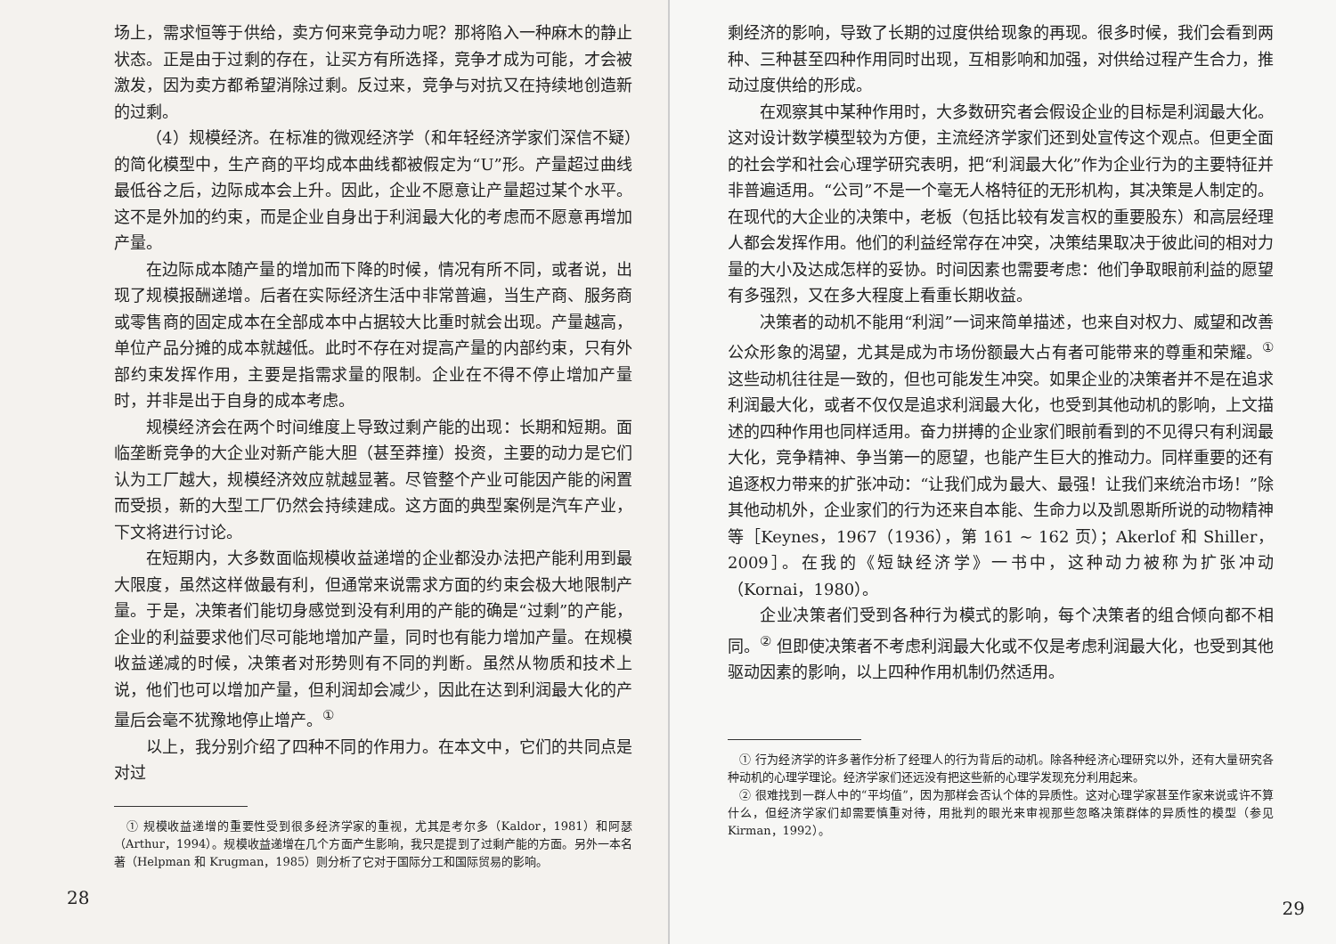场上，需求恒等于供给，卖方何来竞争动力呢？那将陷入一种麻木的静止状态。正是由于过剩的存在，让买方有所选择，竞争才成为可能，才会被激发，因为卖方都希望消除过剩。反过来，竞争与对抗又在持续地创造新的过剩。
（4）规模经济。在标准的微观经济学（和年轻经济学家们深信不疑）的简化模型中，生产商的平均成本曲线都被假定为“U”形。产量超过曲线最低谷之后，边际成本会上升。因此，企业不愿意让产量超过某个水平。这不是外加的约束，而是企业自身出于利润最大化的考虑而不愿意再增加产量。
在边际成本随产量的增加而下降的时候，情况有所不同，或者说，出现了规模报酬递增。后者在实际经济生活中非常普遍，当生产商、服务商或零售商的固定成本在全部成本中占据较大比重时就会出现。产量越高，单位产品分摊的成本就越低。此时不存在对提高产量的内部约束，只有外部约束发挥作用，主要是指需求量的限制。企业在不得不停止增加产量时，并非是出于自身的成本考虑。
规模经济会在两个时间维度上导致过剩产能的出现：长期和短期。面临垄断竞争的大企业对新产能大胆（甚至莽撞）投资，主要的动力是它们认为工厂越大，规模经济效应就越显著。尽管整个产业可能因产能的闲置而受损，新的大型工厂仍然会持续建成。这方面的典型案例是汽车产业，下文将进行讨论。
在短期内，大多数面临规模收益递增的企业都没办法把产能利用到最大限度，虽然这样做最有利，但通常来说需求方面的约束会极大地限制产量。于是，决策者们能切身感觉到没有利用的产能的确是“过剩”的产能，企业的利益要求他们尽可能地增加产量，同时也有能力增加产量。在规模收益递减的时候，决策者对形势则有不同的判断。虽然从物质和技术上说，他们也可以增加产量，但利润却会减少，因此在达到利润最大化的产量后会毫不犹豫地停止增产。<sup>①</sup>
以上，我分别介绍了四种不同的作用力。在本文中，它们的共同点是对过
　① 规模收益递增的重要性受到很多经济学家的重视，尤其是考尔多（Kaldor，1981）和阿瑟（Arthur，1994）。规模收益递增在几个方面产生影响，我只是提到了过剩产能的方面。另外一本名著（Helpman 和 Krugman，1985）则分析了它对于国际分工和国际贸易的影响。
28
剩经济的影响，导致了长期的过度供给现象的再现。很多时候，我们会看到两种、三种甚至四种作用同时出现，互相影响和加强，对供给过程产生合力，推动过度供给的形成。
在观察其中某种作用时，大多数研究者会假设企业的目标是利润最大化。这对设计数学模型较为方便，主流经济学家们还到处宣传这个观点。但更全面的社会学和社会心理学研究表明，把“利润最大化”作为企业行为的主要特征并非普遍适用。“公司”不是一个毫无人格特征的无形机构，其决策是人制定的。在现代的大企业的决策中，老板（包括比较有发言权的重要股东）和高层经理人都会发挥作用。他们的利益经常存在冲突，决策结果取决于彼此间的相对力量的大小及达成怎样的妥协。时间因素也需要考虑：他们争取眼前利益的愿望有多强烈，又在多大程度上看重长期收益。
决策者的动机不能用“利润”一词来简单描述，也来自对权力、威望和改善公众形象的渴望，尤其是成为市场份额最大占有者可能带来的尊重和荣耀。<sup>①</sup> 这些动机往往是一致的，但也可能发生冲突。如果企业的决策者并不是在追求利润最大化，或者不仅仅是追求利润最大化，也受到其他动机的影响，上文描述的四种作用也同样适用。奋力拼搏的企业家们眼前看到的不见得只有利润最大化，竞争精神、争当第一的愿望，也能产生巨大的推动力。同样重要的还有追逐权力带来的扩张冲动：“让我们成为最大、最强！让我们来统治市场！”除其他动机外，企业家们的行为还来自本能、生命力以及凯恩斯所说的动物精神等［Keynes，1967（1936），第 161 ~ 162 页）；Akerlof 和 Shiller，2009］。在我的《短缺经济学》一书中，这种动力被称为扩张冲动（Kornai，1980）。
企业决策者们受到各种行为模式的影响，每个决策者的组合倾向都不相同。<sup>②</sup> 但即使决策者不考虑利润最大化或不仅是考虑利润最大化，也受到其他驱动因素的影响，以上四种作用机制仍然适用。
　① 行为经济学的许多著作分析了经理人的行为背后的动机。除各种经济心理研究以外，还有大量研究各种动机的心理学理论。经济学家们还远没有把这些新的心理学发现充分利用起来。
　② 很难找到一群人中的“平均值”，因为那样会否认个体的异质性。这对心理学家甚至作家来说或许不算什么，但经济学家们却需要慎重对待，用批判的眼光来审视那些忽略决策群体的异质性的模型（参见 Kirman，1992）。
29